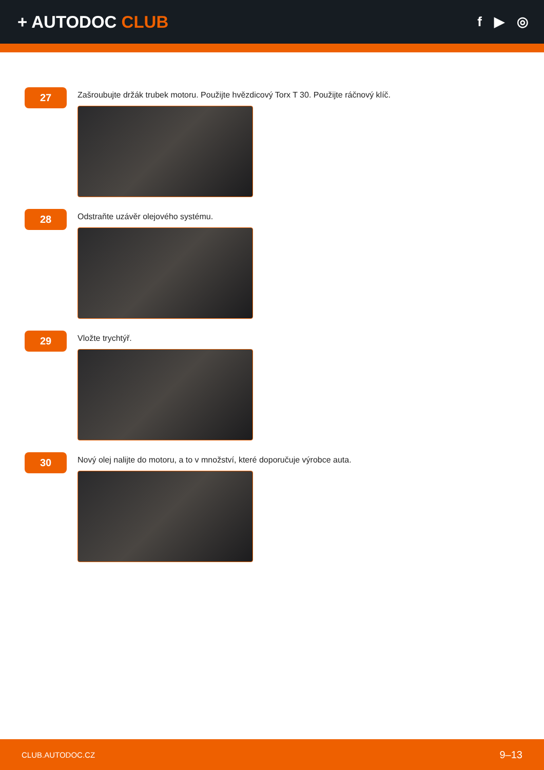+ AUTODOC CLUB
f ▶ ◎
27
Zašroubujte držák trubek motoru. Použijte hvězdicový Torx T 30. Použijte ráčnový klíč.
28
Odstraňte uzávěr olejového systému.
29
Vložte trychtýř.
30
Nový olej nalijte do motoru, a to v množství, které doporučuje výrobce auta.
CLUB.AUTODOC.CZ 9–13